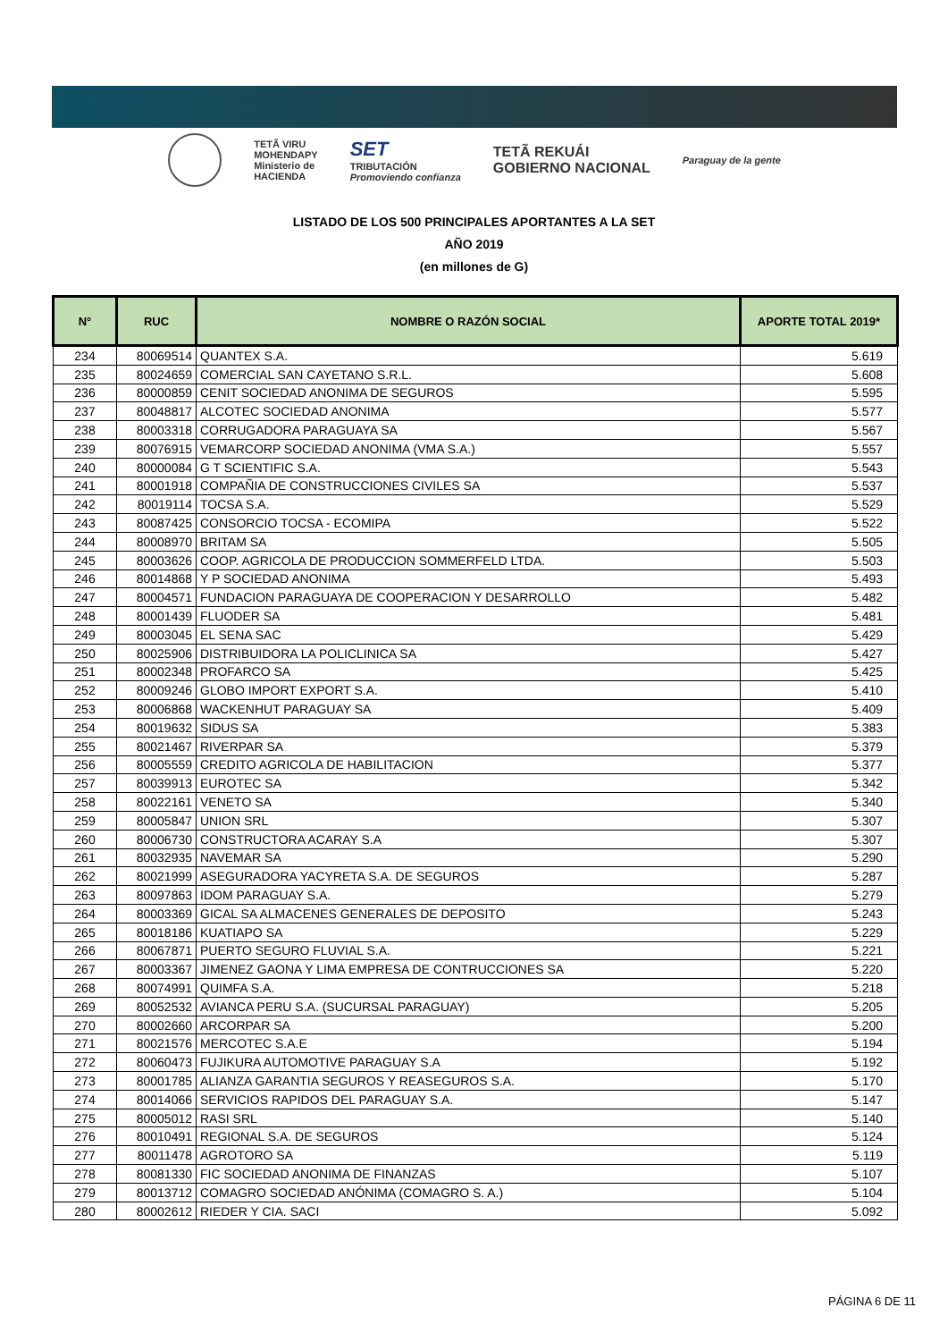TETÃ VIRU
MOHENDAPY
Ministerio de
HACIENDA
SET
TRIBUTACIÓN
Promoviendo confianza
TETÃ REKUÁI
GOBIERNO NACIONAL
Paraguay de la gente
LISTADO DE LOS 500 PRINCIPALES APORTANTES A LA SET
AÑO 2019
(en millones de G)
| N° | RUC | NOMBRE O RAZÓN SOCIAL | APORTE TOTAL 2019* |
| --- | --- | --- | --- |
| 234 | 80069514 | QUANTEX S.A. | 5.619 |
| 235 | 80024659 | COMERCIAL SAN CAYETANO S.R.L. | 5.608 |
| 236 | 80000859 | CENIT SOCIEDAD ANONIMA DE SEGUROS | 5.595 |
| 237 | 80048817 | ALCOTEC SOCIEDAD ANONIMA | 5.577 |
| 238 | 80003318 | CORRUGADORA PARAGUAYA SA | 5.567 |
| 239 | 80076915 | VEMARCORP SOCIEDAD ANONIMA (VMA S.A.) | 5.557 |
| 240 | 80000084 | G T SCIENTIFIC S.A. | 5.543 |
| 241 | 80001918 | COMPAÑIA DE CONSTRUCCIONES CIVILES SA | 5.537 |
| 242 | 80019114 | TOCSA S.A. | 5.529 |
| 243 | 80087425 | CONSORCIO TOCSA - ECOMIPA | 5.522 |
| 244 | 80008970 | BRITAM SA | 5.505 |
| 245 | 80003626 | COOP. AGRICOLA DE PRODUCCION SOMMERFELD LTDA. | 5.503 |
| 246 | 80014868 | Y P SOCIEDAD ANONIMA | 5.493 |
| 247 | 80004571 | FUNDACION PARAGUAYA DE COOPERACION Y DESARROLLO | 5.482 |
| 248 | 80001439 | FLUODER SA | 5.481 |
| 249 | 80003045 | EL SENA SAC | 5.429 |
| 250 | 80025906 | DISTRIBUIDORA LA POLICLINICA SA | 5.427 |
| 251 | 80002348 | PROFARCO SA | 5.425 |
| 252 | 80009246 | GLOBO IMPORT EXPORT S.A. | 5.410 |
| 253 | 80006868 | WACKENHUT PARAGUAY SA | 5.409 |
| 254 | 80019632 | SIDUS SA | 5.383 |
| 255 | 80021467 | RIVERPAR SA | 5.379 |
| 256 | 80005559 | CREDITO AGRICOLA DE HABILITACION | 5.377 |
| 257 | 80039913 | EUROTEC SA | 5.342 |
| 258 | 80022161 | VENETO SA | 5.340 |
| 259 | 80005847 | UNION SRL | 5.307 |
| 260 | 80006730 | CONSTRUCTORA ACARAY S.A | 5.307 |
| 261 | 80032935 | NAVEMAR SA | 5.290 |
| 262 | 80021999 | ASEGURADORA YACYRETA S.A. DE SEGUROS | 5.287 |
| 263 | 80097863 | IDOM PARAGUAY S.A. | 5.279 |
| 264 | 80003369 | GICAL SA ALMACENES GENERALES DE DEPOSITO | 5.243 |
| 265 | 80018186 | KUATIAPO SA | 5.229 |
| 266 | 80067871 | PUERTO SEGURO FLUVIAL S.A. | 5.221 |
| 267 | 80003367 | JIMENEZ GAONA Y LIMA EMPRESA DE CONTRUCCIONES SA | 5.220 |
| 268 | 80074991 | QUIMFA S.A. | 5.218 |
| 269 | 80052532 | AVIANCA PERU S.A. (SUCURSAL PARAGUAY) | 5.205 |
| 270 | 80002660 | ARCORPAR SA | 5.200 |
| 271 | 80021576 | MERCOTEC S.A.E | 5.194 |
| 272 | 80060473 | FUJIKURA AUTOMOTIVE PARAGUAY S.A | 5.192 |
| 273 | 80001785 | ALIANZA GARANTIA SEGUROS Y REASEGUROS S.A. | 5.170 |
| 274 | 80014066 | SERVICIOS RAPIDOS DEL PARAGUAY S.A. | 5.147 |
| 275 | 80005012 | RASI SRL | 5.140 |
| 276 | 80010491 | REGIONAL S.A. DE SEGUROS | 5.124 |
| 277 | 80011478 | AGROTORO SA | 5.119 |
| 278 | 80081330 | FIC SOCIEDAD ANONIMA DE FINANZAS | 5.107 |
| 279 | 80013712 | COMAGRO SOCIEDAD ANÓNIMA (COMAGRO S. A.) | 5.104 |
| 280 | 80002612 | RIEDER Y CIA. SACI | 5.092 |
PÁGINA 6 DE 11